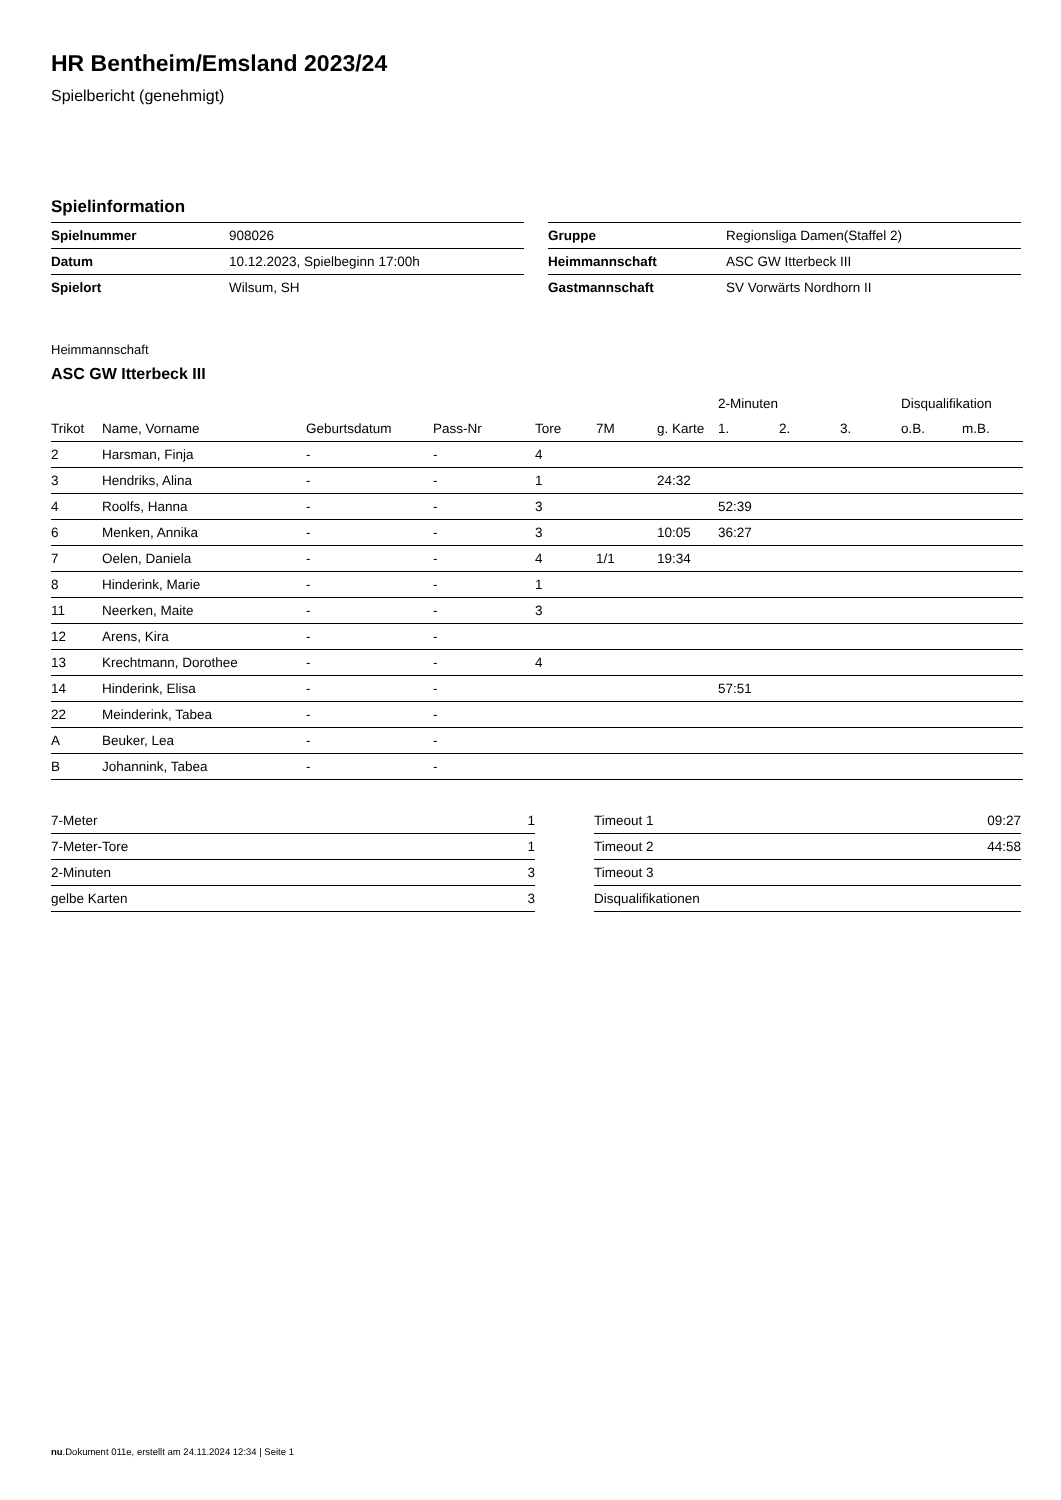HR Bentheim/Emsland 2023/24
Spielbericht (genehmigt)
Spielinformation
| Spielnummer | 908026 |
| Datum | 10.12.2023, Spielbeginn 17:00h |
| Spielort | Wilsum, SH |
| Gruppe | Regionsliga Damen(Staffel 2) |
| Heimmannschaft | ASC GW Itterbeck III |
| Gastmannschaft | SV Vorwärts Nordhorn II |
Heimmannschaft
ASC GW Itterbeck III
| | | | | | | | 2-Minuten | | | Disqualifikation | |
| --- | --- | --- | --- | --- | --- | --- | --- | --- | --- | --- | --- |
| Trikot | Name, Vorname | Geburtsdatum | Pass-Nr | Tore | 7M | g. Karte | 1. | 2. | 3. | o.B. | m.B. |
| 2 | Harsman, Finja | - | - | 4 | | | | | | | |
| 3 | Hendriks, Alina | - | - | 1 | | 24:32 | | | | | |
| 4 | Roolfs, Hanna | - | - | 3 | | | 52:39 | | | | |
| 6 | Menken, Annika | - | - | 3 | | 10:05 | 36:27 | | | | |
| 7 | Oelen, Daniela | - | - | 4 | 1/1 | 19:34 | | | | | |
| 8 | Hinderink, Marie | - | - | 1 | | | | | | | |
| 11 | Neerken, Maite | - | - | 3 | | | | | | | |
| 12 | Arens, Kira | - | - | | | | | | | | |
| 13 | Krechtmann, Dorothee | - | - | 4 | | | | | | | |
| 14 | Hinderink, Elisa | - | - | | | | 57:51 | | | | |
| 22 | Meinderink, Tabea | - | - | | | | | | | | |
| A | Beuker, Lea | - | - | | | | | | | | |
| B | Johannink, Tabea | - | - | | | | | | | | |
| 7-Meter | 1 |
| 7-Meter-Tore | 1 |
| 2-Minuten | 3 |
| gelbe Karten | 3 |
| Timeout 1 | 09:27 |
| Timeout 2 | 44:58 |
| Timeout 3 | |
| Disqualifikationen | |
nu.Dokument 011e, erstellt am 24.11.2024 12:34 | Seite 1